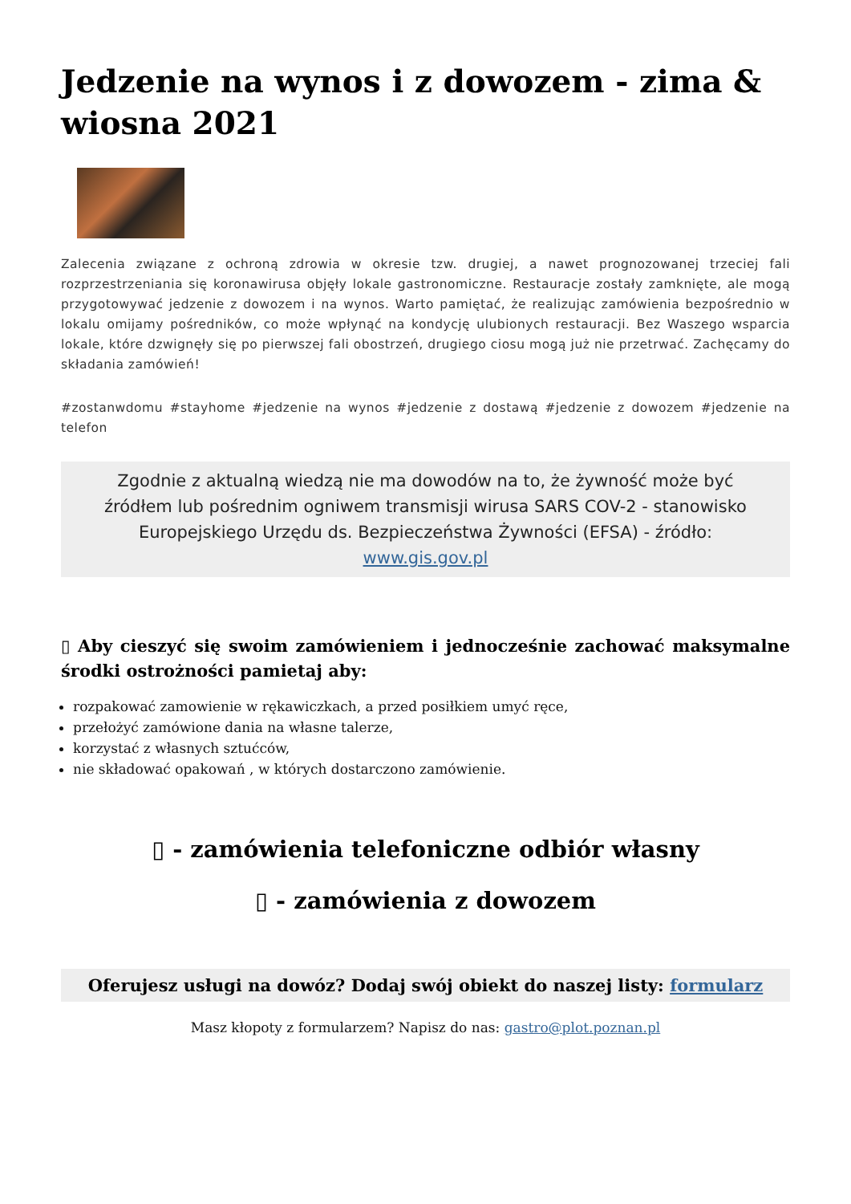Jedzenie na wynos i z dowozem - zima & wiosna 2021
Zalecenia związane z ochroną zdrowia w okresie tzw. drugiej, a nawet prognozowanej trzeciej fali rozprzestrzeniania się koronawirusa objęły lokale gastronomiczne. Restauracje zostały zamknięte, ale mogą przygotowywać jedzenie z dowozem i na wynos. Warto pamiętać, że realizując zamówienia bezpośrednio w lokalu omijamy pośredników, co może wpłynąć na kondycję ulubionych restauracji. Bez Waszego wsparcia lokale, które dzwignęły się po pierwszej fali obostrzeń, drugiego ciosu mogą już nie przetrwać. Zachęcamy do składania zamówień!
#zostanwdomu #stayhome #jedzenie na wynos #jedzenie z dostawą #jedzenie z dowozem #jedzenie na telefon
Zgodnie z aktualną wiedzą nie ma dowodów na to, że żywność może być źródłem lub pośrednim ogniwem transmisji wirusa SARS COV-2 - stanowisko Europejskiego Urzędu ds. Bezpieczeństwa Żywności (EFSA) - źródło: www.gis.gov.pl
▯ Aby cieszyć się swoim zamówieniem i jednocześnie zachować maksymalne środki ostrożności pamietaj aby:
rozpakować zamowienie w rękawiczkach, a przed posiłkiem umyć ręce,
przełożyć zamówione dania na własne talerze,
korzystać z własnych sztućców,
nie składować opakowań , w których dostarczono zamówienie.
▯ - zamówienia telefoniczne odbiór własny
▯ - zamówienia z dowozem
Oferujesz usługi na dowóz? Dodaj swój obiekt do naszej listy: formularz
Masz kłopoty z formularzem? Napisz do nas: gastro@plot.poznan.pl